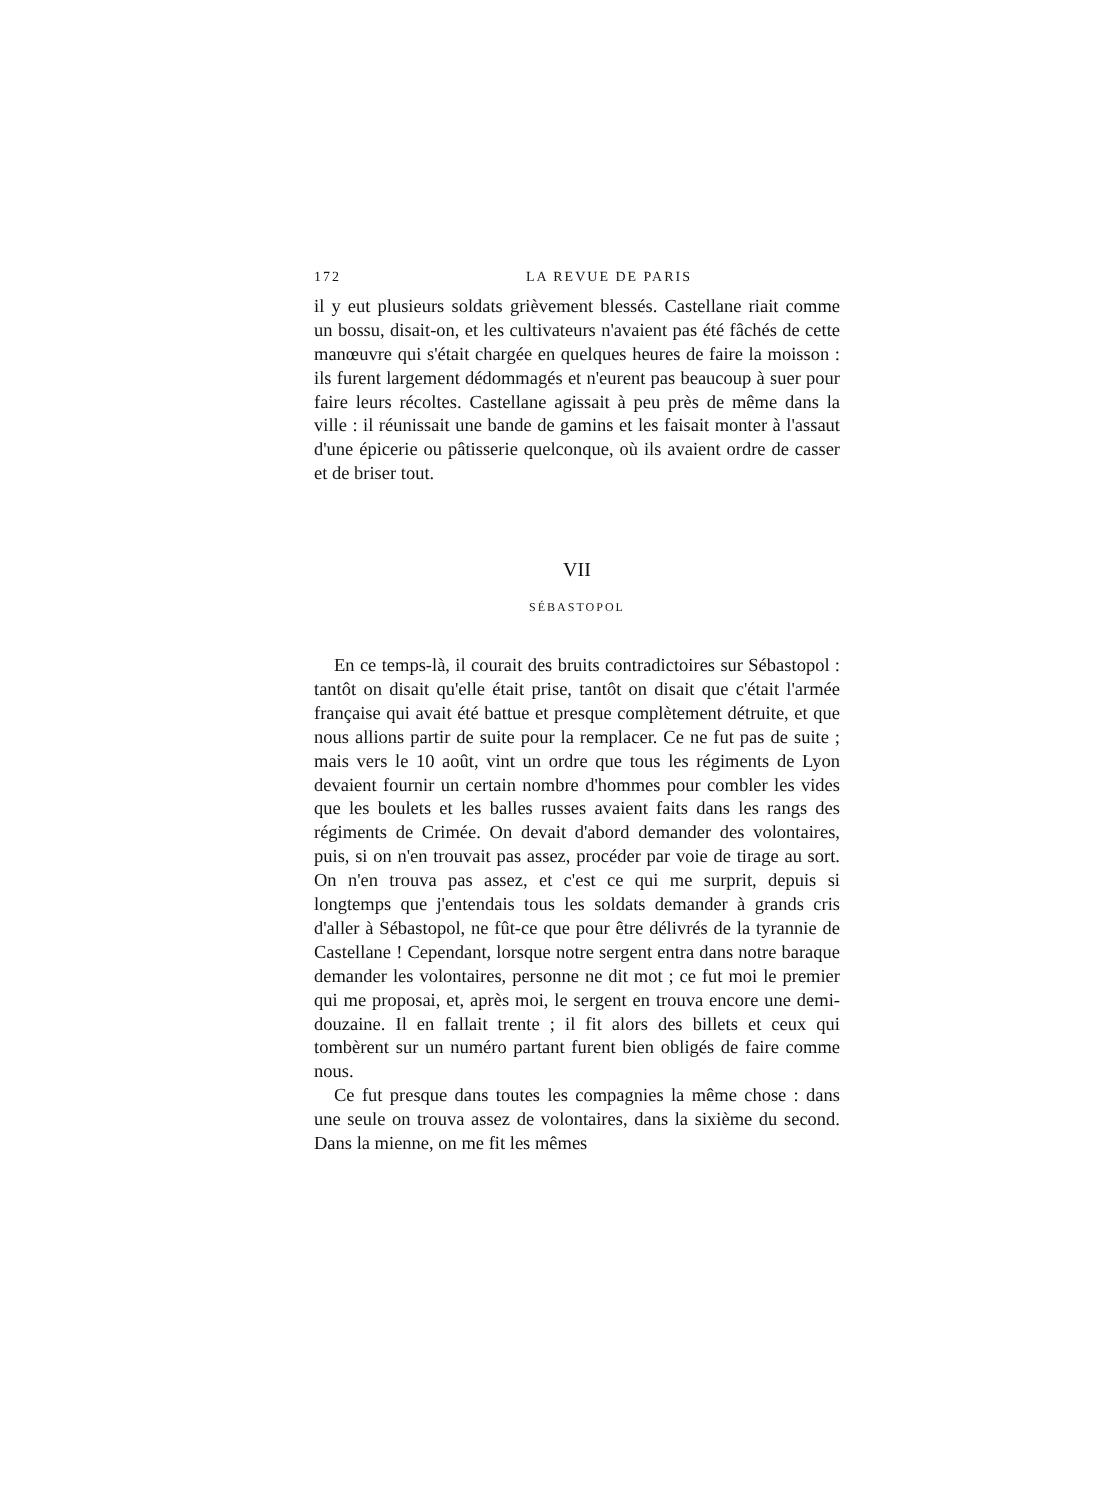172 LA REVUE DE PARIS
il y eut plusieurs soldats grièvement blessés. Castellane riait comme un bossu, disait-on, et les cultivateurs n'avaient pas été fâchés de cette manœuvre qui s'était chargée en quelques heures de faire la moisson : ils furent largement dédommagés et n'eurent pas beaucoup à suer pour faire leurs récoltes. Castellane agissait à peu près de même dans la ville : il réunissait une bande de gamins et les faisait monter à l'assaut d'une épicerie ou pâtisserie quelconque, où ils avaient ordre de casser et de briser tout.
VII
SÉBASTOPOL
En ce temps-là, il courait des bruits contradictoires sur Sébastopol : tantôt on disait qu'elle était prise, tantôt on disait que c'était l'armée française qui avait été battue et presque complètement détruite, et que nous allions partir de suite pour la remplacer. Ce ne fut pas de suite ; mais vers le 10 août, vint un ordre que tous les régiments de Lyon devaient fournir un certain nombre d'hommes pour combler les vides que les boulets et les balles russes avaient faits dans les rangs des régiments de Crimée. On devait d'abord demander des volontaires, puis, si on n'en trouvait pas assez, procéder par voie de tirage au sort. On n'en trouva pas assez, et c'est ce qui me surprit, depuis si longtemps que j'entendais tous les soldats demander à grands cris d'aller à Sébastopol, ne fût-ce que pour être délivrés de la tyrannie de Castellane ! Cependant, lorsque notre sergent entra dans notre baraque demander les volontaires, personne ne dit mot ; ce fut moi le premier qui me proposai, et, après moi, le sergent en trouva encore une demi-douzaine. Il en fallait trente ; il fit alors des billets et ceux qui tombèrent sur un numéro partant furent bien obligés de faire comme nous.
Ce fut presque dans toutes les compagnies la même chose : dans une seule on trouva assez de volontaires, dans la sixième du second. Dans la mienne, on me fit les mêmes